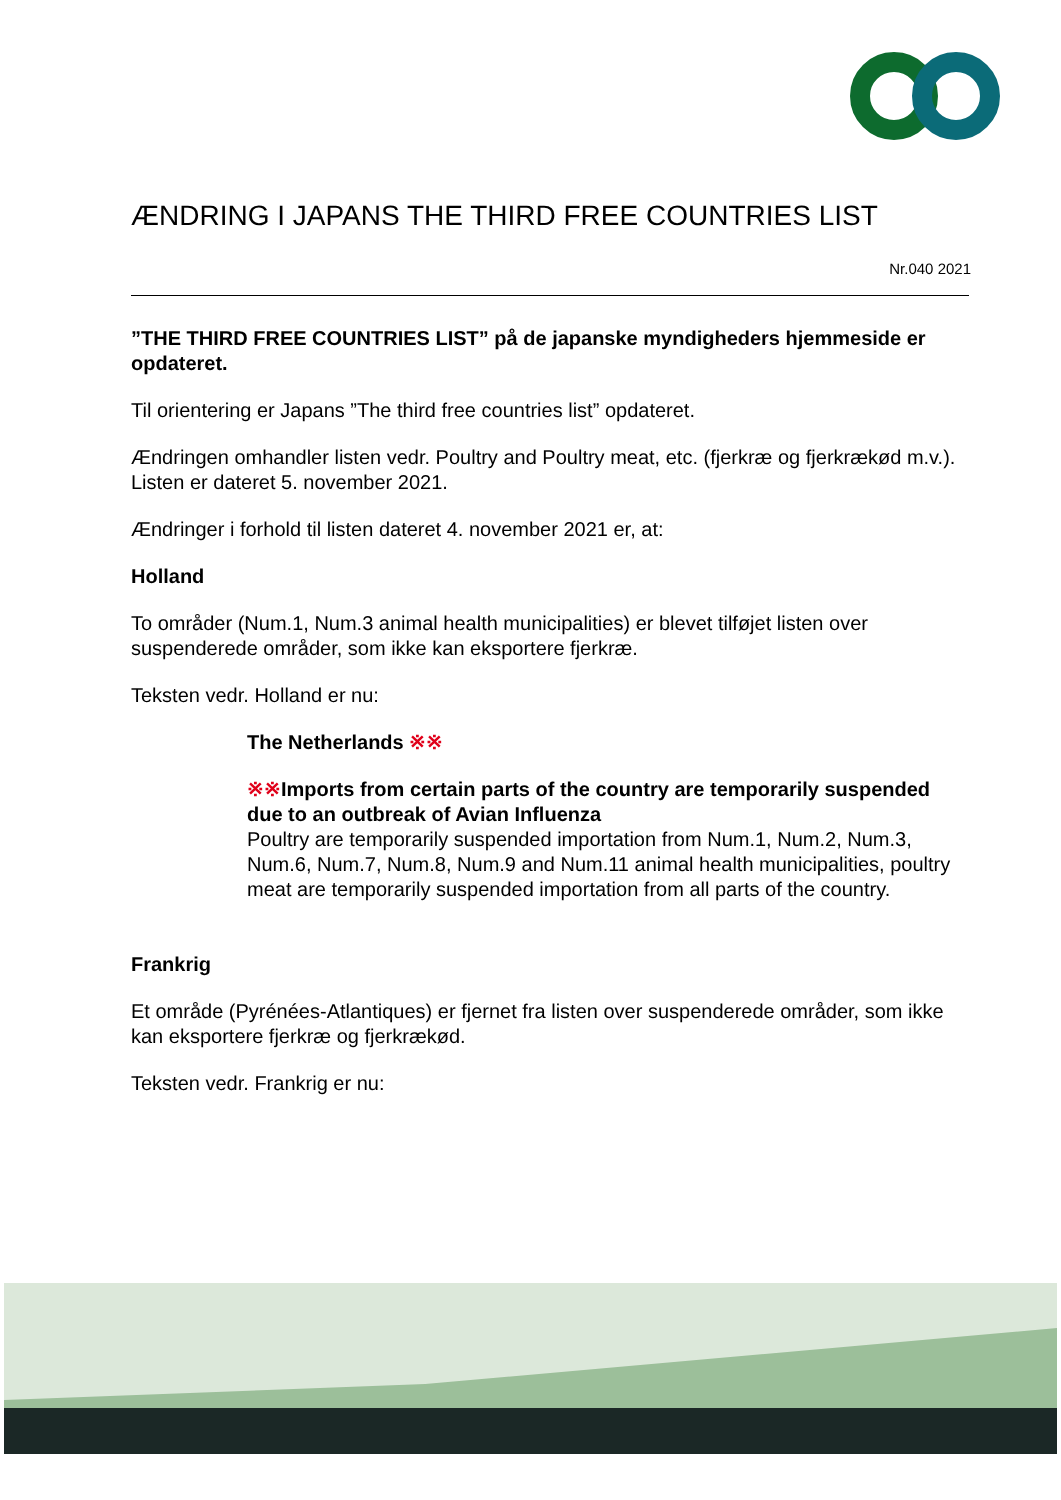ÆNDRING I JAPANS THE THIRD FREE COUNTRIES LIST
Nr.040 2021
”THE THIRD FREE COUNTRIES LIST” på de japanske myndigheders hjemmeside er opdateret.
Til orientering er Japans ”The third free countries list” opdateret.
Ændringen omhandler listen vedr. Poultry and Poultry meat, etc. (fjerkræ og fjerkrækød m.v.). Listen er dateret 5. november 2021.
Ændringer i forhold til listen dateret 4. november 2021 er, at:
Holland
To områder (Num.1, Num.3 animal health municipalities) er blevet tilføjet listen over suspenderede områder, som ikke kan eksportere fjerkræ.
Teksten vedr. Holland er nu:
The Netherlands ※※
※※Imports from certain parts of the country are temporarily suspended due to an outbreak of Avian Influenza
Poultry are temporarily suspended importation from Num.1, Num.2, Num.3, Num.6, Num.7, Num.8, Num.9 and Num.11 animal health municipalities, poultry meat are temporarily suspended importation from all parts of the country.
Frankrig
Et område (Pyrénées-Atlantiques) er fjernet fra listen over suspenderede områder, som ikke kan eksportere fjerkræ og fjerkrækød.
Teksten vedr. Frankrig er nu: